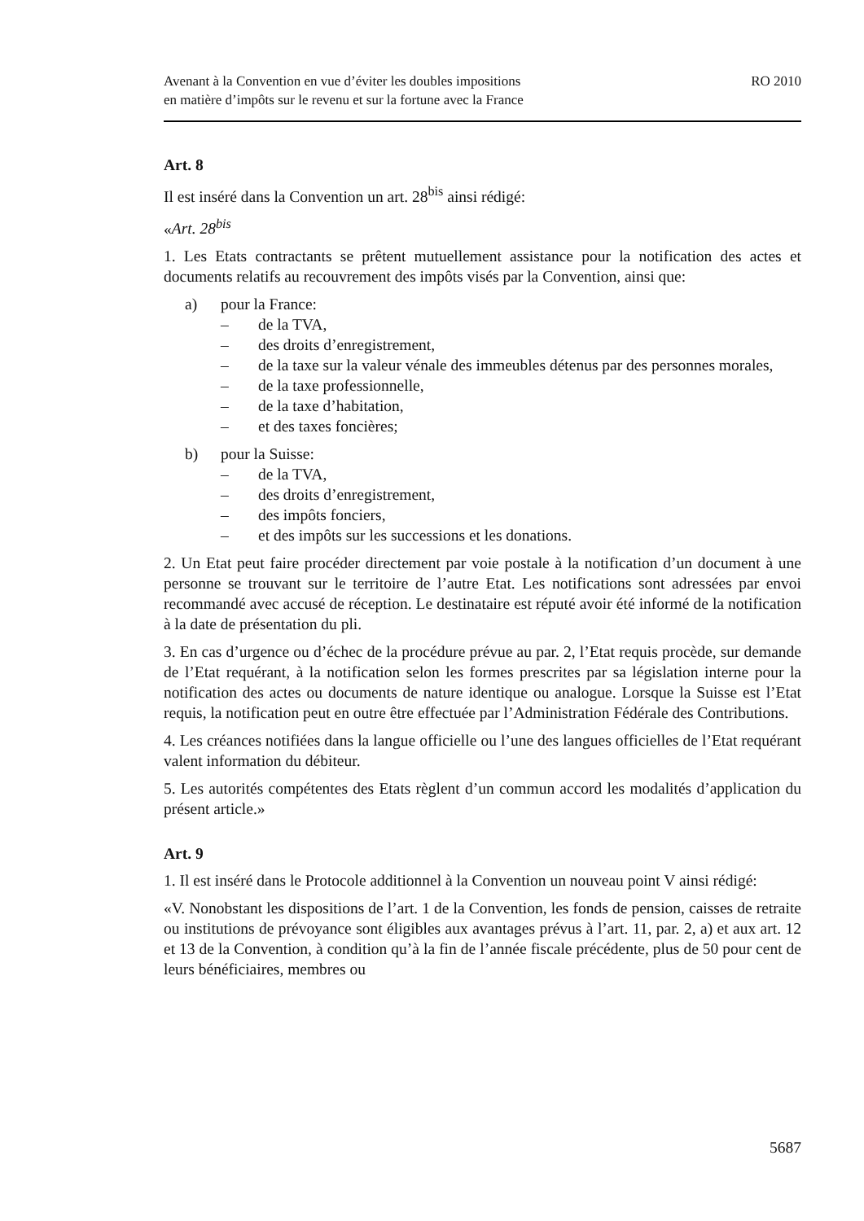Avenant à la Convention en vue d’éviter les doubles impositions
en matière d’impôts sur le revenu et sur la fortune avec la France
RO 2010
Art. 8
Il est inséré dans la Convention un art. 28<sup>bis</sup> ainsi rédigé:
«Art. 28<sup>bis</sup>
1. Les Etats contractants se prêtent mutuellement assistance pour la notification des actes et documents relatifs au recouvrement des impôts visés par la Convention, ainsi que:
a) pour la France:
– de la TVA,
– des droits d’enregistrement,
– de la taxe sur la valeur vénale des immeubles détenus par des personnes morales,
– de la taxe professionnelle,
– de la taxe d’habitation,
– et des taxes foncières;
b) pour la Suisse:
– de la TVA,
– des droits d’enregistrement,
– des impôts fonciers,
– et des impôts sur les successions et les donations.
2. Un Etat peut faire procéder directement par voie postale à la notification d’un document à une personne se trouvant sur le territoire de l’autre Etat. Les notifications sont adressées par envoi recommandé avec accusé de réception. Le destinataire est réputé avoir été informé de la notification à la date de présentation du pli.
3. En cas d’urgence ou d’échec de la procédure prévue au par. 2, l’Etat requis procède, sur demande de l’Etat requérant, à la notification selon les formes prescrites par sa législation interne pour la notification des actes ou documents de nature identique ou analogue. Lorsque la Suisse est l’Etat requis, la notification peut en outre être effectuée par l’Administration Fédérale des Contributions.
4. Les créances notifiées dans la langue officielle ou l’une des langues officielles de l’Etat requérant valent information du débiteur.
5. Les autorités compétentes des Etats règlent d’un commun accord les modalités d’application du présent article.»
Art. 9
1. Il est inséré dans le Protocole additionnel à la Convention un nouveau point V ainsi rédigé:
«V. Nonobstant les dispositions de l’art. 1 de la Convention, les fonds de pension, caisses de retraite ou institutions de prévoyance sont éligibles aux avantages prévus à l’art. 11, par. 2, a) et aux art. 12 et 13 de la Convention, à condition qu’à la fin de l’année fiscale précédente, plus de 50 pour cent de leurs bénéficiaires, membres ou
5687